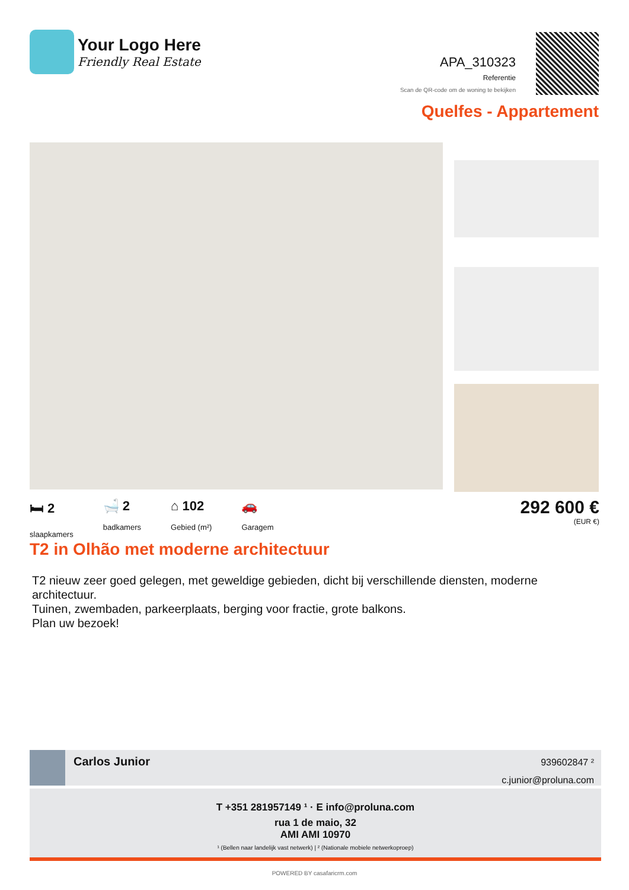Your Logo Here
Friendly Real Estate
APA_310323
Referentie
Scan de QR-code om de woning te bekijken
Quelfes - Appartement
🛏 2
slaapkamers
🛁 2
badkamers
⌂ 102
Gebied (m²)
🚗
Garagem
292 600 €
(EUR €)
T2 in Olhão met moderne architectuur
T2 nieuw zeer goed gelegen, met geweldige gebieden, dicht bij verschillende diensten, moderne architectuur.
Tuinen, zwembaden, parkeerplaats, berging voor fractie, grote balkons.
Plan uw bezoek!
Carlos Junior
939602847 ²
c.junior@proluna.com
T +351 281957149 ¹ · E info@proluna.com
rua 1 de maio, 32
AMI AMI 10970
¹ (Bellen naar landelijk vast netwerk) | ² (Nationale mobiele netwerkoproep)
POWERED BY casafaricrm.com